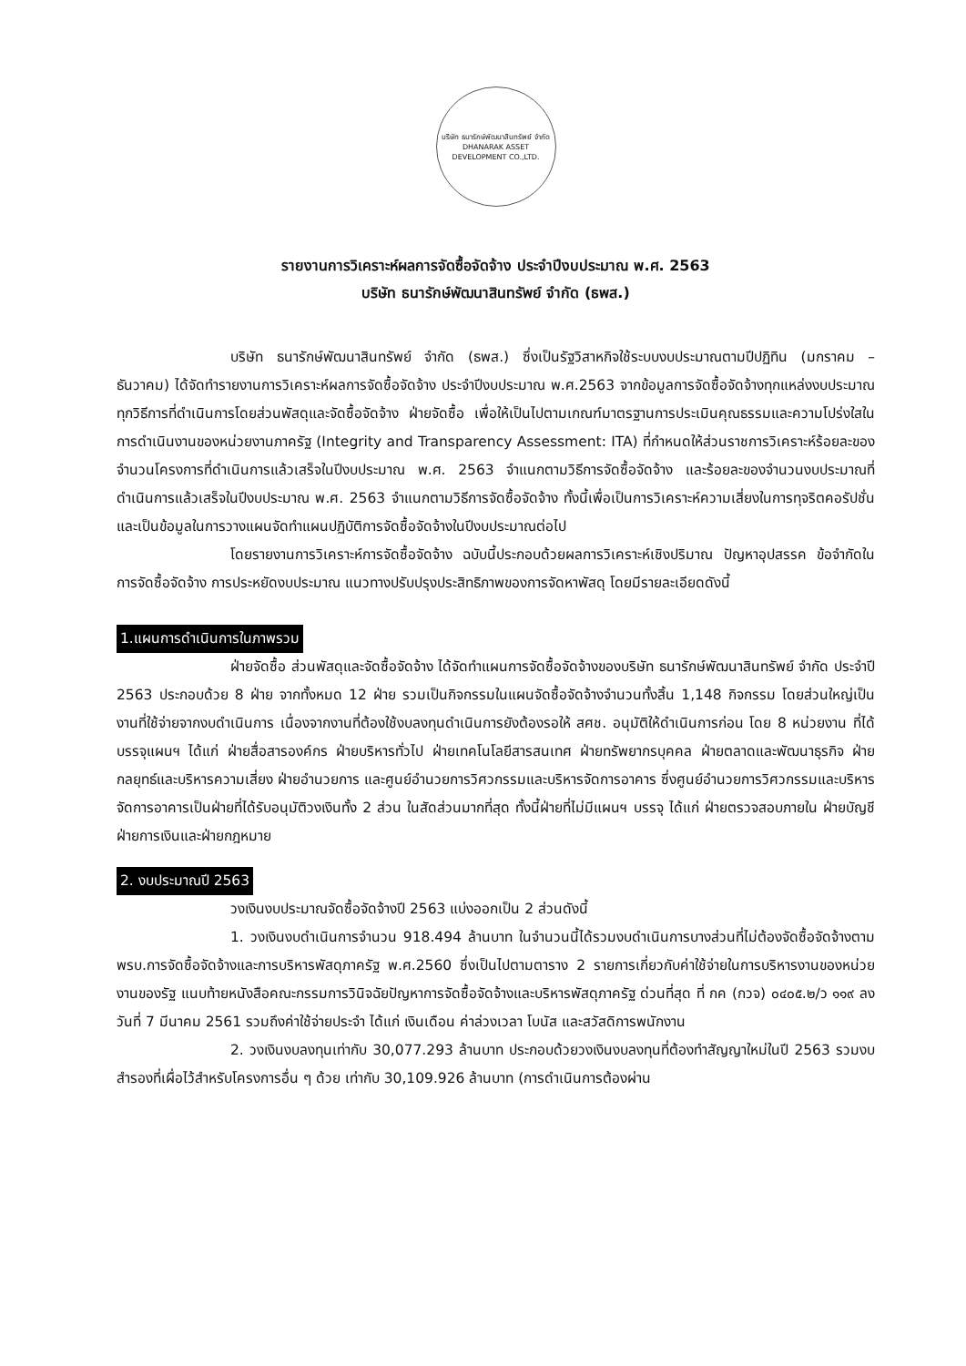บริษัท ธนารักษ์พัฒนาสินทรัพย์ จำกัด
DHANARAK ASSET DEVELOPMENT CO.,LTD.
รายงานการวิเคราะห์ผลการจัดซื้อจัดจ้าง ประจำปีงบประมาณ พ.ศ. 2563
บริษัท ธนารักษ์พัฒนาสินทรัพย์ จำกัด (ธพส.)
บริษัท ธนารักษ์พัฒนาสินทรัพย์ จำกัด (ธพส.) ซึ่งเป็นรัฐวิสาหกิจใช้ระบบงบประมาณตามปีปฏิทิน (มกราคม – ธันวาคม) ได้จัดทำรายงานการวิเคราะห์ผลการจัดซื้อจัดจ้าง ประจำปีงบประมาณ พ.ศ.2563 จากข้อมูลการจัดซื้อจัดจ้างทุกแหล่งงบประมาณ ทุกวิธีการที่ดำเนินการโดยส่วนพัสดุและจัดซื้อจัดจ้าง ฝ่ายจัดซื้อ เพื่อให้เป็นไปตามเกณฑ์มาตรฐานการประเมินคุณธรรมและความโปร่งใสในการดำเนินงานของหน่วยงานภาครัฐ (Integrity and Transparency Assessment: ITA) ที่กำหนดให้ส่วนราชการวิเคราะห์ร้อยละของจำนวนโครงการที่ดำเนินการแล้วเสร็จในปีงบประมาณ พ.ศ. 2563 จำแนกตามวิธีการจัดซื้อจัดจ้าง และร้อยละของจำนวนงบประมาณที่ดำเนินการแล้วเสร็จในปีงบประมาณ พ.ศ. 2563 จำแนกตามวิธีการจัดซื้อจัดจ้าง ทั้งนี้เพื่อเป็นการวิเคราะห์ความเสี่ยงในการทุจริตคอรัปชั่นและเป็นข้อมูลในการวางแผนจัดทำแผนปฏิบัติการจัดซื้อจัดจ้างในปีงบประมาณต่อไป
โดยรายงานการวิเคราะห์การจัดซื้อจัดจ้าง ฉบับนี้ประกอบด้วยผลการวิเคราะห์เชิงปริมาณ ปัญหาอุปสรรค ข้อจำกัดในการจัดซื้อจัดจ้าง การประหยัดงบประมาณ แนวทางปรับปรุงประสิทธิภาพของการจัดหาพัสดุ โดยมีรายละเอียดดังนี้
1.แผนการดำเนินการในภาพรวม
ฝ่ายจัดซื้อ ส่วนพัสดุและจัดซื้อจัดจ้าง ได้จัดทำแผนการจัดซื้อจัดจ้างของบริษัท ธนารักษ์พัฒนาสินทรัพย์ จำกัด ประจำปี 2563 ประกอบด้วย 8 ฝ่าย จากทั้งหมด 12 ฝ่าย รวมเป็นกิจกรรมในแผนจัดซื้อจัดจ้างจำนวนทั้งสิ้น 1,148 กิจกรรม โดยส่วนใหญ่เป็นงานที่ใช้จ่ายจากงบดำเนินการ เนื่องจากงานที่ต้องใช้งบลงทุนดำเนินการยังต้องรอให้ สศช. อนุมัติให้ดำเนินการก่อน โดย 8 หน่วยงาน ที่ได้บรรจุแผนฯ ได้แก่ ฝ่ายสื่อสารองค์กร ฝ่ายบริหารทั่วไป ฝ่ายเทคโนโลยีสารสนเทศ ฝ่ายทรัพยากรบุคคล ฝ่ายตลาดและพัฒนาธุรกิจ ฝ่ายกลยุทธ์และบริหารความเสี่ยง ฝ่ายอำนวยการ และศูนย์อำนวยการวิศวกรรมและบริหารจัดการอาคาร ซึ่งศูนย์อำนวยการวิศวกรรมและบริหารจัดการอาคารเป็นฝ่ายที่ได้รับอนุมัติวงเงินทั้ง 2 ส่วน ในสัดส่วนมากที่สุด ทั้งนี้ฝ่ายที่ไม่มีแผนฯ บรรจุ ได้แก่ ฝ่ายตรวจสอบภายใน ฝ่ายบัญชี ฝ่ายการเงินและฝ่ายกฎหมาย
2. งบประมาณปี 2563
วงเงินงบประมาณจัดซื้อจัดจ้างปี 2563 แบ่งออกเป็น 2 ส่วนดังนี้
1. วงเงินงบดำเนินการจำนวน 918.494 ล้านบาท ในจำนวนนี้ได้รวมงบดำเนินการบางส่วนที่ไม่ต้องจัดซื้อจัดจ้างตาม พรบ.การจัดซื้อจัดจ้างและการบริหารพัสดุภาครัฐ พ.ศ.2560 ซึ่งเป็นไปตามตาราง 2 รายการเกี่ยวกับค่าใช้จ่ายในการบริหารงานของหน่วยงานของรัฐ แนบท้ายหนังสือคณะกรรมการวินิจฉัยปัญหาการจัดซื้อจัดจ้างและบริหารพัสดุภาครัฐ ด่วนที่สุด ที่ กค (กวจ) ๐๔๐๕.๒/ว ๑๑๙ ลงวันที่ 7 มีนาคม 2561 รวมถึงค่าใช้จ่ายประจำ ได้แก่ เงินเดือน ค่าล่วงเวลา โบนัส และสวัสดิการพนักงาน
2. วงเงินงบลงทุนเท่ากับ 30,077.293 ล้านบาท ประกอบด้วยวงเงินงบลงทุนที่ต้องทำสัญญาใหม่ในปี 2563 รวมงบสำรองที่เผื่อไว้สำหรับโครงการอื่น ๆ ด้วย เท่ากับ 30,109.926 ล้านบาท (การดำเนินการต้องผ่าน